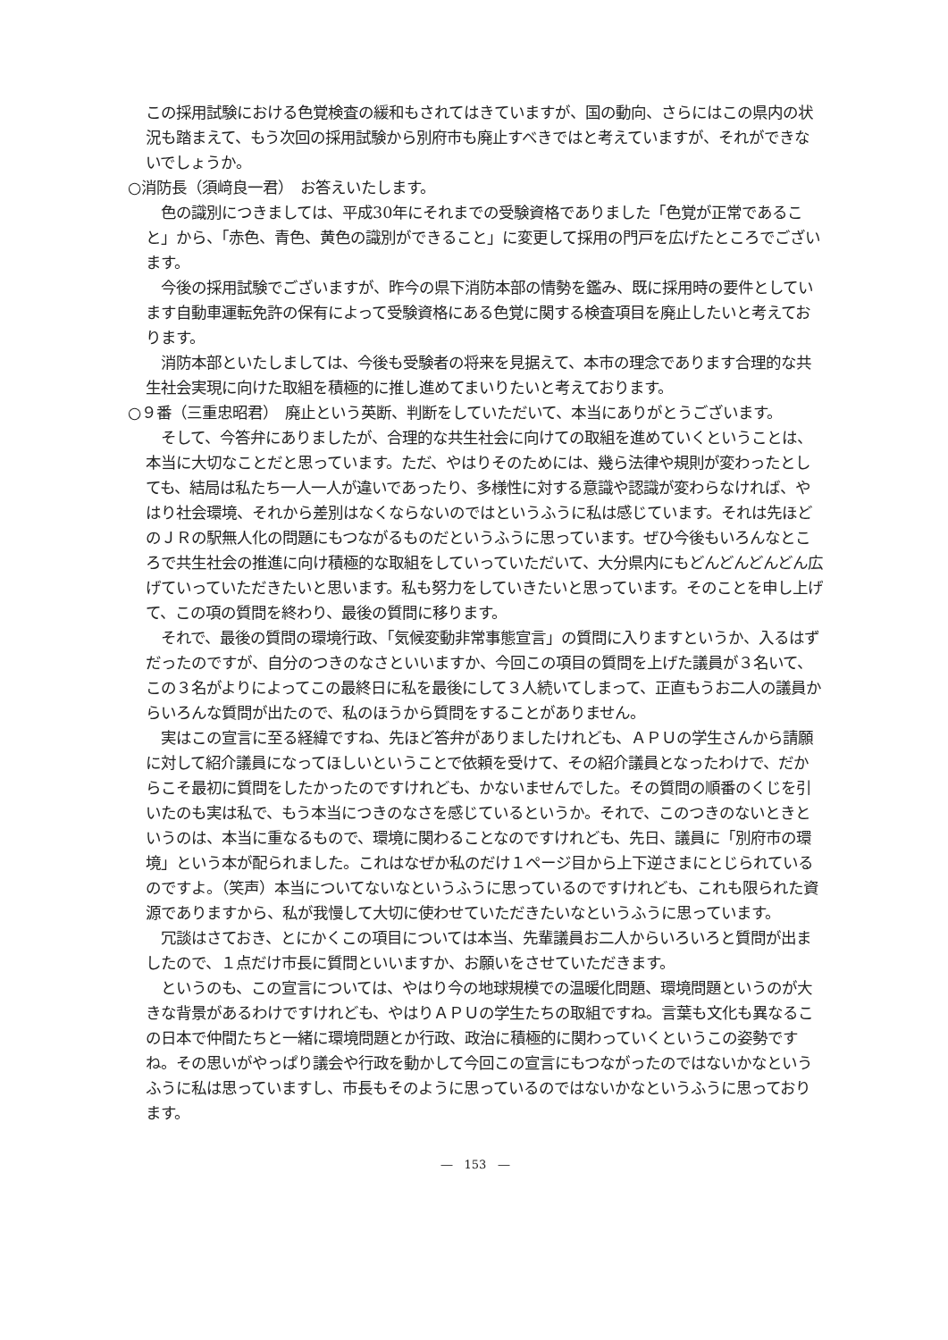この採用試験における色覚検査の緩和もされてはきていますが、国の動向、さらにはこの県内の状況も踏まえて、もう次回の採用試験から別府市も廃止すべきではと考えていますが、それができないでしょうか。
○消防長（須﨑良一君）　お答えいたします。
色の識別につきましては、平成30年にそれまでの受験資格でありました「色覚が正常であること」から、「赤色、青色、黄色の識別ができること」に変更して採用の門戸を広げたところでございます。
今後の採用試験でございますが、昨今の県下消防本部の情勢を鑑み、既に採用時の要件としています自動車運転免許の保有によって受験資格にある色覚に関する検査項目を廃止したいと考えております。
消防本部といたしましては、今後も受験者の将来を見据えて、本市の理念であります合理的な共生社会実現に向けた取組を積極的に推し進めてまいりたいと考えております。
○９番（三重忠昭君）　廃止という英断、判断をしていただいて、本当にありがとうございます。
そして、今答弁にありましたが、合理的な共生社会に向けての取組を進めていくということは、本当に大切なことだと思っています。ただ、やはりそのためには、幾ら法律や規則が変わったとしても、結局は私たち一人一人が違いであったり、多様性に対する意識や認識が変わらなければ、やはり社会環境、それから差別はなくならないのではというふうに私は感じています。それは先ほどのＪＲの駅無人化の問題にもつながるものだというふうに思っています。ぜひ今後もいろんなところで共生社会の推進に向け積極的な取組をしていっていただいて、大分県内にもどんどんどんどん広げていっていただきたいと思います。私も努力をしていきたいと思っています。そのことを申し上げて、この項の質問を終わり、最後の質問に移ります。
それで、最後の質問の環境行政、「気候変動非常事態宣言」の質問に入りますというか、入るはずだったのですが、自分のつきのなさといいますか、今回この項目の質問を上げた議員が３名いて、この３名がよりによってこの最終日に私を最後にして３人続いてしまって、正直もうお二人の議員からいろんな質問が出たので、私のほうから質問をすることがありません。
実はこの宣言に至る経緯ですね、先ほど答弁がありましたけれども、ＡＰＵの学生さんから請願に対して紹介議員になってほしいということで依頼を受けて、その紹介議員となったわけで、だからこそ最初に質問をしたかったのですけれども、かないませんでした。その質問の順番のくじを引いたのも実は私で、もう本当につきのなさを感じているというか。それで、このつきのないときというのは、本当に重なるもので、環境に関わることなのですけれども、先日、議員に「別府市の環境」という本が配られました。これはなぜか私のだけ１ページ目から上下逆さまにとじられているのですよ。（笑声）本当についてないなというふうに思っているのですけれども、これも限られた資源でありますから、私が我慢して大切に使わせていただきたいなというふうに思っています。
冗談はさておき、とにかくこの項目については本当、先輩議員お二人からいろいろと質問が出ましたので、１点だけ市長に質問といいますか、お願いをさせていただきます。
というのも、この宣言については、やはり今の地球規模での温暖化問題、環境問題というのが大きな背景があるわけですけれども、やはりＡＰＵの学生たちの取組ですね。言葉も文化も異なるこの日本で仲間たちと一緒に環境問題とか行政、政治に積極的に関わっていくというこの姿勢ですね。その思いがやっぱり議会や行政を動かして今回この宣言にもつながったのではないかなというふうに私は思っていますし、市長もそのように思っているのではないかなというふうに思っております。
―　153　―